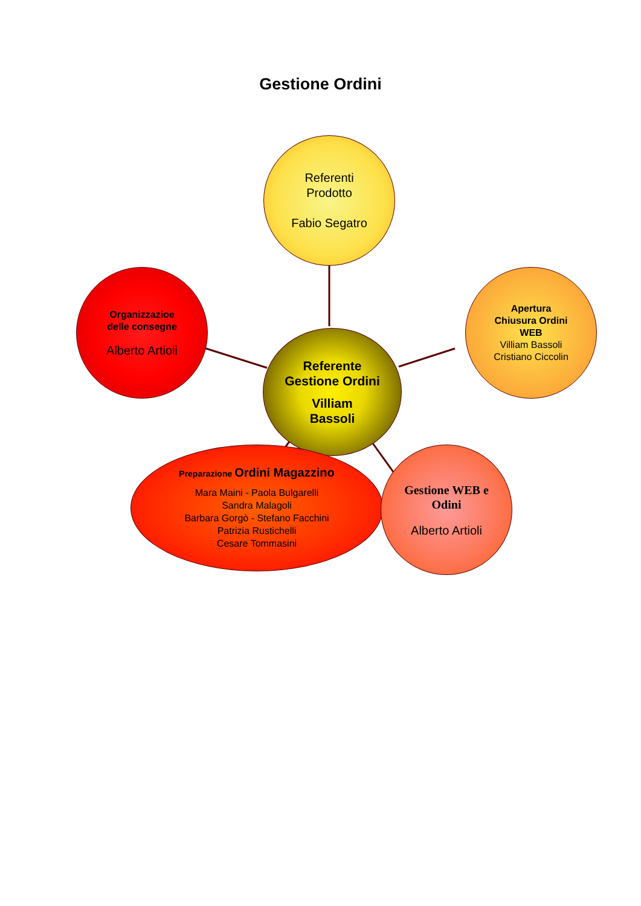Gestione Ordini
Referenti
Prodotto
Fabio Segatro
Organizzazioe
delle consegne
Alberto Artioli
Referente
Gestione Ordini
Villiam
Bassoli
Apertura
Chiusura Ordini
WEB
Villiam Bassoli
Cristiano Ciccolin
Preparazione Ordini Magazzino
Mara Maini - Paola Bulgarelli
Sandra Malagoli
Barbara Gorgò - Stefano Facchini
Patrizia Rustichelli
Cesare Tommasini
Gestione WEB e
Odini
Alberto Artioli